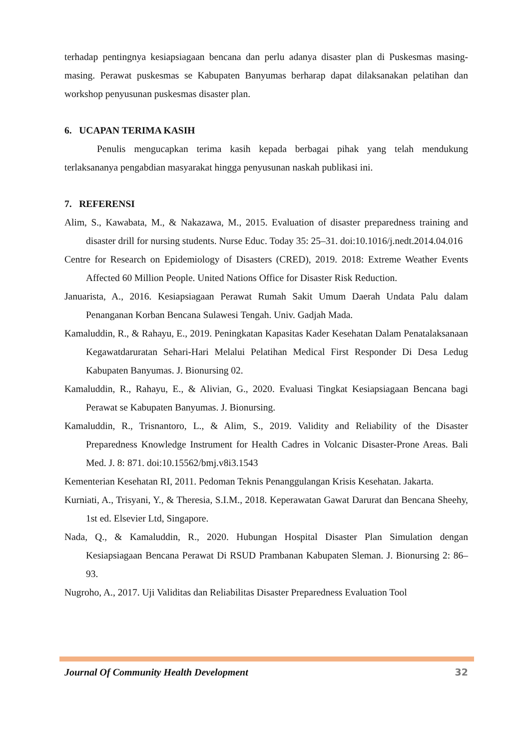terhadap pentingnya kesiapsiagaan bencana dan perlu adanya disaster plan di Puskesmas masing-masing. Perawat puskesmas se Kabupaten Banyumas berharap dapat dilaksanakan pelatihan dan workshop penyusunan puskesmas disaster plan.
6. UCAPAN TERIMA KASIH
Penulis mengucapkan terima kasih kepada berbagai pihak yang telah mendukung terlaksananya pengabdian masyarakat hingga penyusunan naskah publikasi ini.
7. REFERENSI
Alim, S., Kawabata, M., & Nakazawa, M., 2015. Evaluation of disaster preparedness training and disaster drill for nursing students. Nurse Educ. Today 35: 25–31. doi:10.1016/j.nedt.2014.04.016
Centre for Research on Epidemiology of Disasters (CRED), 2019. 2018: Extreme Weather Events Affected 60 Million People. United Nations Office for Disaster Risk Reduction.
Januarista, A., 2016. Kesiapsiagaan Perawat Rumah Sakit Umum Daerah Undata Palu dalam Penanganan Korban Bencana Sulawesi Tengah. Univ. Gadjah Mada.
Kamaluddin, R., & Rahayu, E., 2019. Peningkatan Kapasitas Kader Kesehatan Dalam Penatalaksanaan Kegawatdaruratan Sehari-Hari Melalui Pelatihan Medical First Responder Di Desa Ledug Kabupaten Banyumas. J. Bionursing 02.
Kamaluddin, R., Rahayu, E., & Alivian, G., 2020. Evaluasi Tingkat Kesiapsiagaan Bencana bagi Perawat se Kabupaten Banyumas. J. Bionursing.
Kamaluddin, R., Trisnantoro, L., & Alim, S., 2019. Validity and Reliability of the Disaster Preparedness Knowledge Instrument for Health Cadres in Volcanic Disaster-Prone Areas. Bali Med. J. 8: 871. doi:10.15562/bmj.v8i3.1543
Kementerian Kesehatan RI, 2011. Pedoman Teknis Penanggulangan Krisis Kesehatan. Jakarta.
Kurniati, A., Trisyani, Y., & Theresia, S.I.M., 2018. Keperawatan Gawat Darurat dan Bencana Sheehy, 1st ed. Elsevier Ltd, Singapore.
Nada, Q., & Kamaluddin, R., 2020. Hubungan Hospital Disaster Plan Simulation dengan Kesiapsiagaan Bencana Perawat Di RSUD Prambanan Kabupaten Sleman. J. Bionursing 2: 86–93.
Nugroho, A., 2017. Uji Validitas dan Reliabilitas Disaster Preparedness Evaluation Tool
Journal Of Community Health Development 32